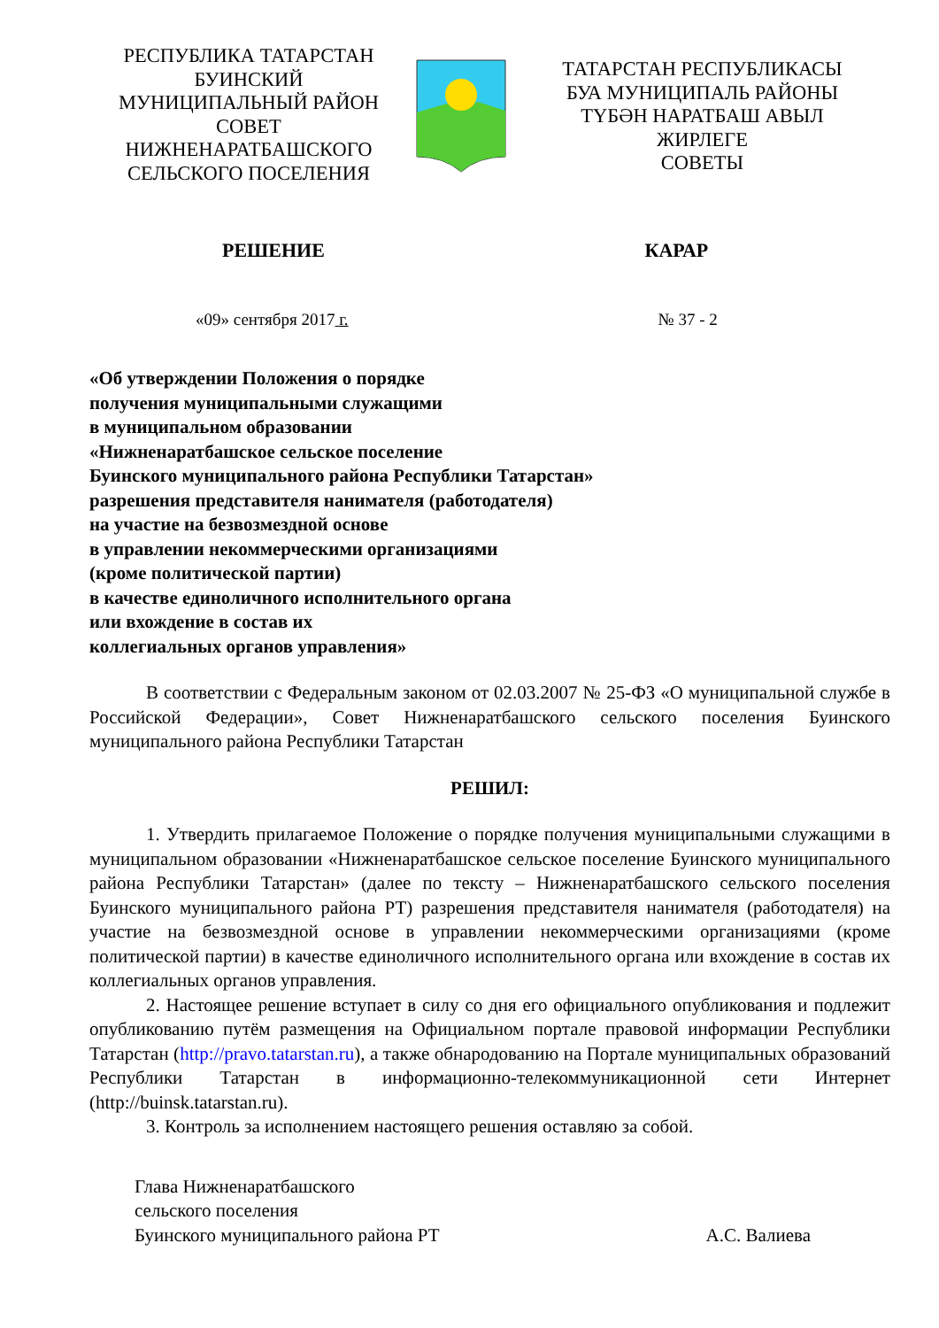РЕСПУБЛИКА ТАТАРСТАН
БУИНСКИЙ
МУНИЦИПАЛЬНЫЙ РАЙОН
СОВЕТ
НИЖНЕНАРАТБАШСКОГО
СЕЛЬСКОГО ПОСЕЛЕНИЯ
ТАТАРСТАН РЕСПУБЛИКАСЫ
БУА МУНИЦИПАЛЬ РАЙОНЫ
ТҮБӘН НАРАТБАШ АВЫЛ
ЖИРЛЕГЕ
СОВЕТЫ
РЕШЕНИЕ КАРАР
«09» сентября 2017 г. № 37 - 2
«Об утверждении Положения о порядке
получения муниципальными служащими
в муниципальном образовании
«Нижненаратбашское сельское поселение
Буинского муниципального района Республики Татарстан»
разрешения представителя нанимателя (работодателя)
на участие на безвозмездной основе
в управлении некоммерческими организациями
(кроме политической партии)
в качестве единоличного исполнительного органа
или вхождение в состав их
коллегиальных органов управления»
В соответствии с Федеральным законом от 02.03.2007 № 25-ФЗ «О муниципальной службе в Российской Федерации», Совет Нижненаратбашского сельского поселения Буинского муниципального района Республики Татарстан
РЕШИЛ:
1. Утвердить прилагаемое Положение о порядке получения муниципальными служащими в муниципальном образовании «Нижненаратбашское сельское поселение Буинского муниципального района Республики Татарстан» (далее по тексту – Нижненаратбашского сельского поселения Буинского муниципального района РТ) разрешения представителя нанимателя (работодателя) на участие на безвозмездной основе в управлении некоммерческими организациями (кроме политической партии) в качестве единоличного исполнительного органа или вхождение в состав их коллегиальных органов управления.
2. Настоящее решение вступает в силу со дня его официального опубликования и подлежит опубликованию путём размещения на Официальном портале правовой информации Республики Татарстан (http://pravo.tatarstan.ru), а также обнародованию на Портале муниципальных образований Республики Татарстан в информационно-телекоммуникационной сети Интернет (http://buinsk.tatarstan.ru).
3. Контроль за исполнением настоящего решения оставляю за собой.
Глава Нижненаратбашского
сельского поселения
Буинского муниципального района РТ
А.С. Валиева